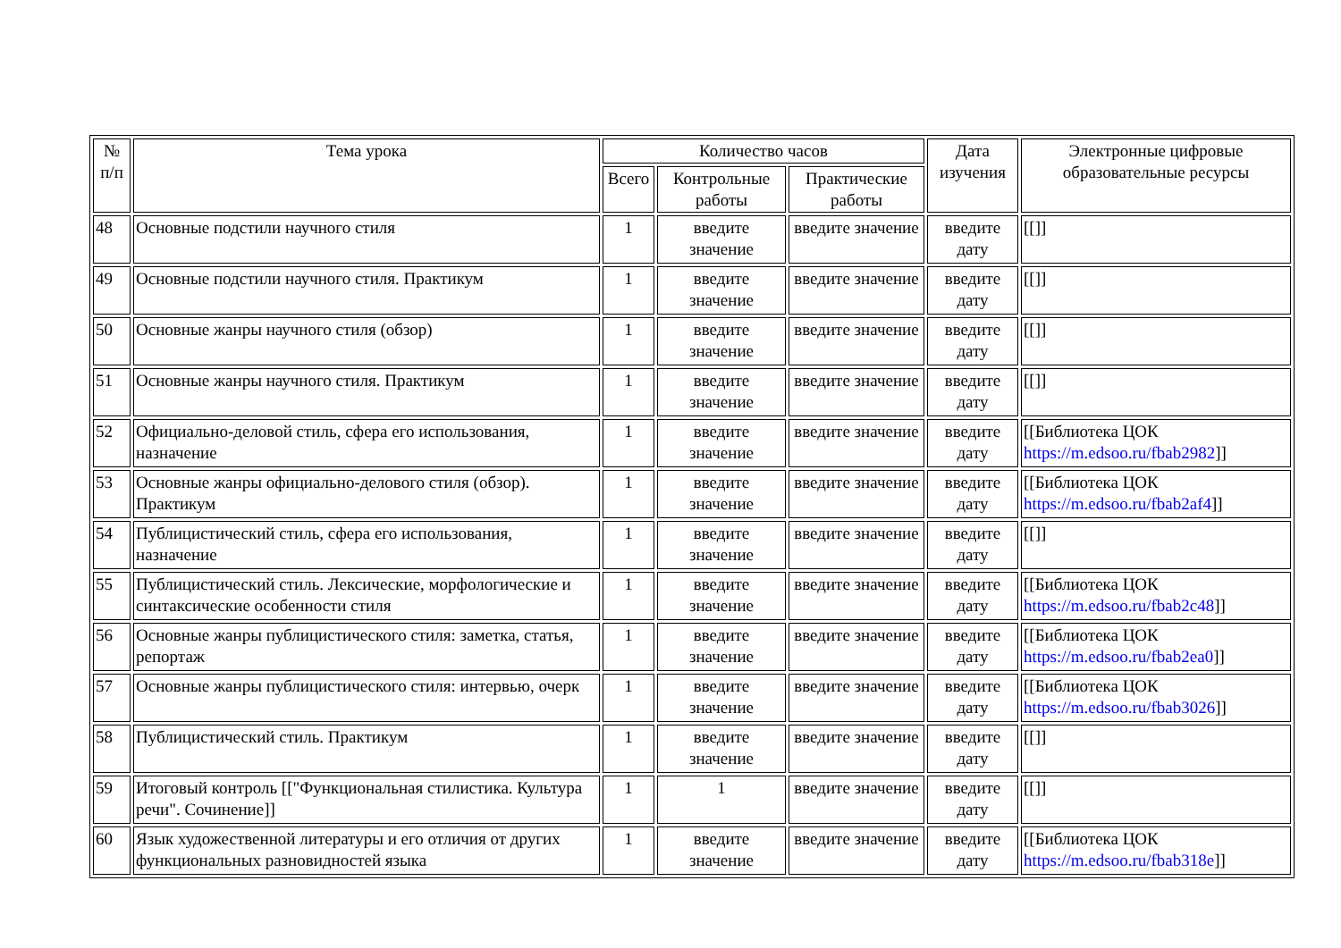| № п/п | Тема урока | Количество часов | | | Дата изучения | Электронные цифровые образовательные ресурсы |
| --- | --- | --- | --- | --- | --- | --- |
| | | Всего | Контрольные работы | Практические работы | | |
| 48 | Основные подстили научного стиля | 1 | введите значение | введите значение | введите дату | [[]] |
| 49 | Основные подстили научного стиля. Практикум | 1 | введите значение | введите значение | введите дату | [[]] |
| 50 | Основные жанры научного стиля (обзор) | 1 | введите значение | введите значение | введите дату | [[]] |
| 51 | Основные жанры научного стиля. Практикум | 1 | введите значение | введите значение | введите дату | [[]] |
| 52 | Официально-деловой стиль, сфера его использования, назначение | 1 | введите значение | введите значение | введите дату | [[Библиотека ЦОК https://m.edsoo.ru/fbab2982 ]] |
| 53 | Основные жанры официально-делового стиля (обзор). Практикум | 1 | введите значение | введите значение | введите дату | [[Библиотека ЦОК https://m.edsoo.ru/fbab2af4 ]] |
| 54 | Публицистический стиль, сфера его использования, назначение | 1 | введите значение | введите значение | введите дату | [[]] |
| 55 | Публицистический стиль. Лексические, морфологические и синтаксические особенности стиля | 1 | введите значение | введите значение | введите дату | [[Библиотека ЦОК https://m.edsoo.ru/fbab2c48 ]] |
| 56 | Основные жанры публицистического стиля: заметка, статья, репортаж | 1 | введите значение | введите значение | введите дату | [[Библиотека ЦОК https://m.edsoo.ru/fbab2ea0 ]] |
| 57 | Основные жанры публицистического стиля: интервью, очерк | 1 | введите значение | введите значение | введите дату | [[Библиотека ЦОК https://m.edsoo.ru/fbab3026 ]] |
| 58 | Публицистический стиль. Практикум | 1 | введите значение | введите значение | введите дату | [[]] |
| 59 | Итоговый контроль [["Функциональная стилистика. Культура речи". Сочинение]] | 1 | 1 | введите значение | введите дату | [[]] |
| 60 | Язык художественной литературы и его отличия от других функциональных разновидностей языка | 1 | введите значение | введите значение | введите дату | [[Библиотека ЦОК https://m.edsoo.ru/fbab318e ]] |